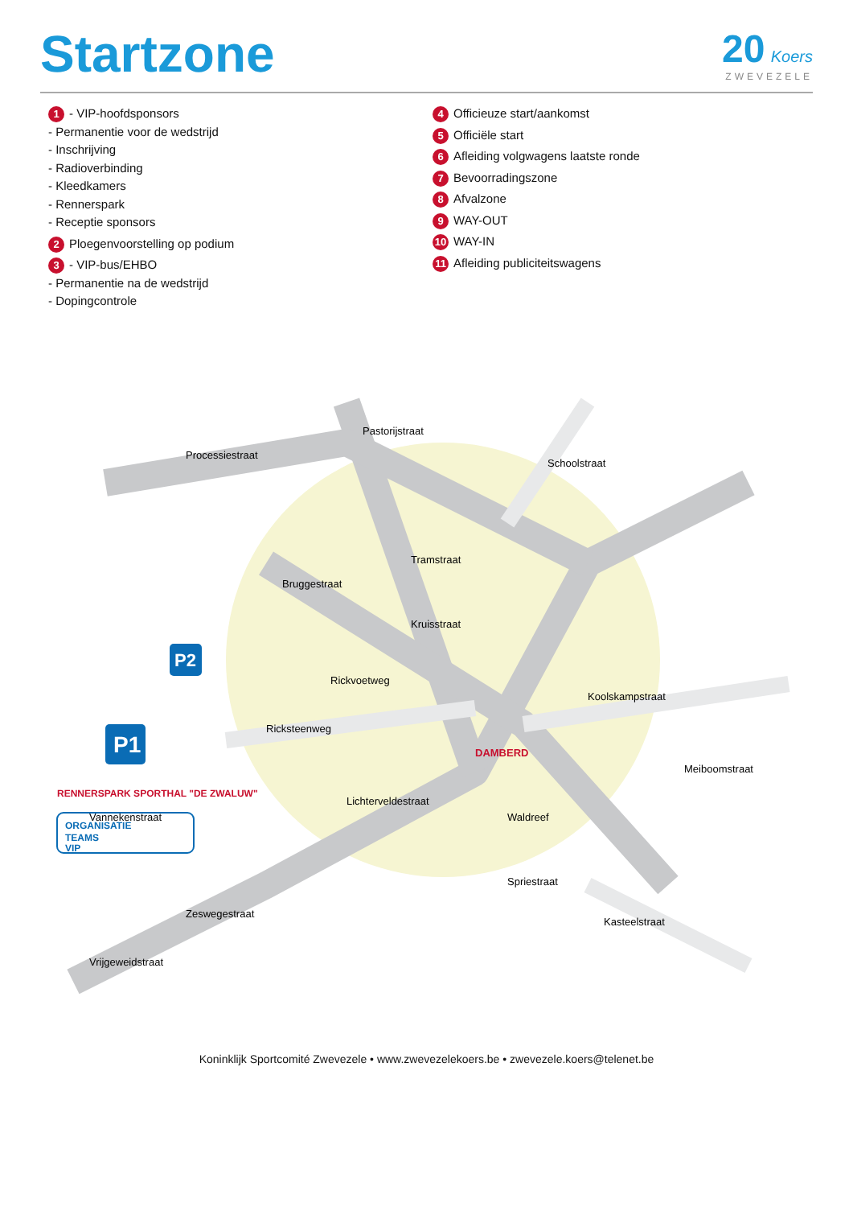Startzone
20 Koers
ZWEVEZELE
1 - VIP-hoofdsponsors
- Permanentie voor de wedstrijd
- Inschrijving
- Radioverbinding
- Kleedkamers
- Rennerspark
- Receptie sponsors
2 Ploegenvoorstelling op podium
3 - VIP-bus/EHBO
- Permanentie na de wedstrijd
- Dopingcontrole
4 Officieuze start/aankomst
5 Officiële start
6 Afleiding volgwagens laatste ronde
7 Bevoorradingszone
8 Afvalzone
9 WAY-OUT
10 WAY-IN
11 Afleiding publiciteitswagens
Vrijgeweidstraat
Zeswegestraat
Lichterveldestraat
Tramstraat
Bruggestraat
Ricksteenweg
Koolskampstraat
Schoolstraat
Pastorijstraat
Processiestraat
Kasteelstraat
Waldreef
Rickvoetweg
Kruisstraat
Meiboomstraat
Vannekenstraat
Spriestraat
DAMBERD
P1
P2
RENNERSPARK SPORTHAL "DE ZWALUW"
ORGANISATIE
TEAMS
VIP
Koninklijk Sportcomité Zwevezele • www.zwevezelekoers.be • zwevezele.koers@telenet.be